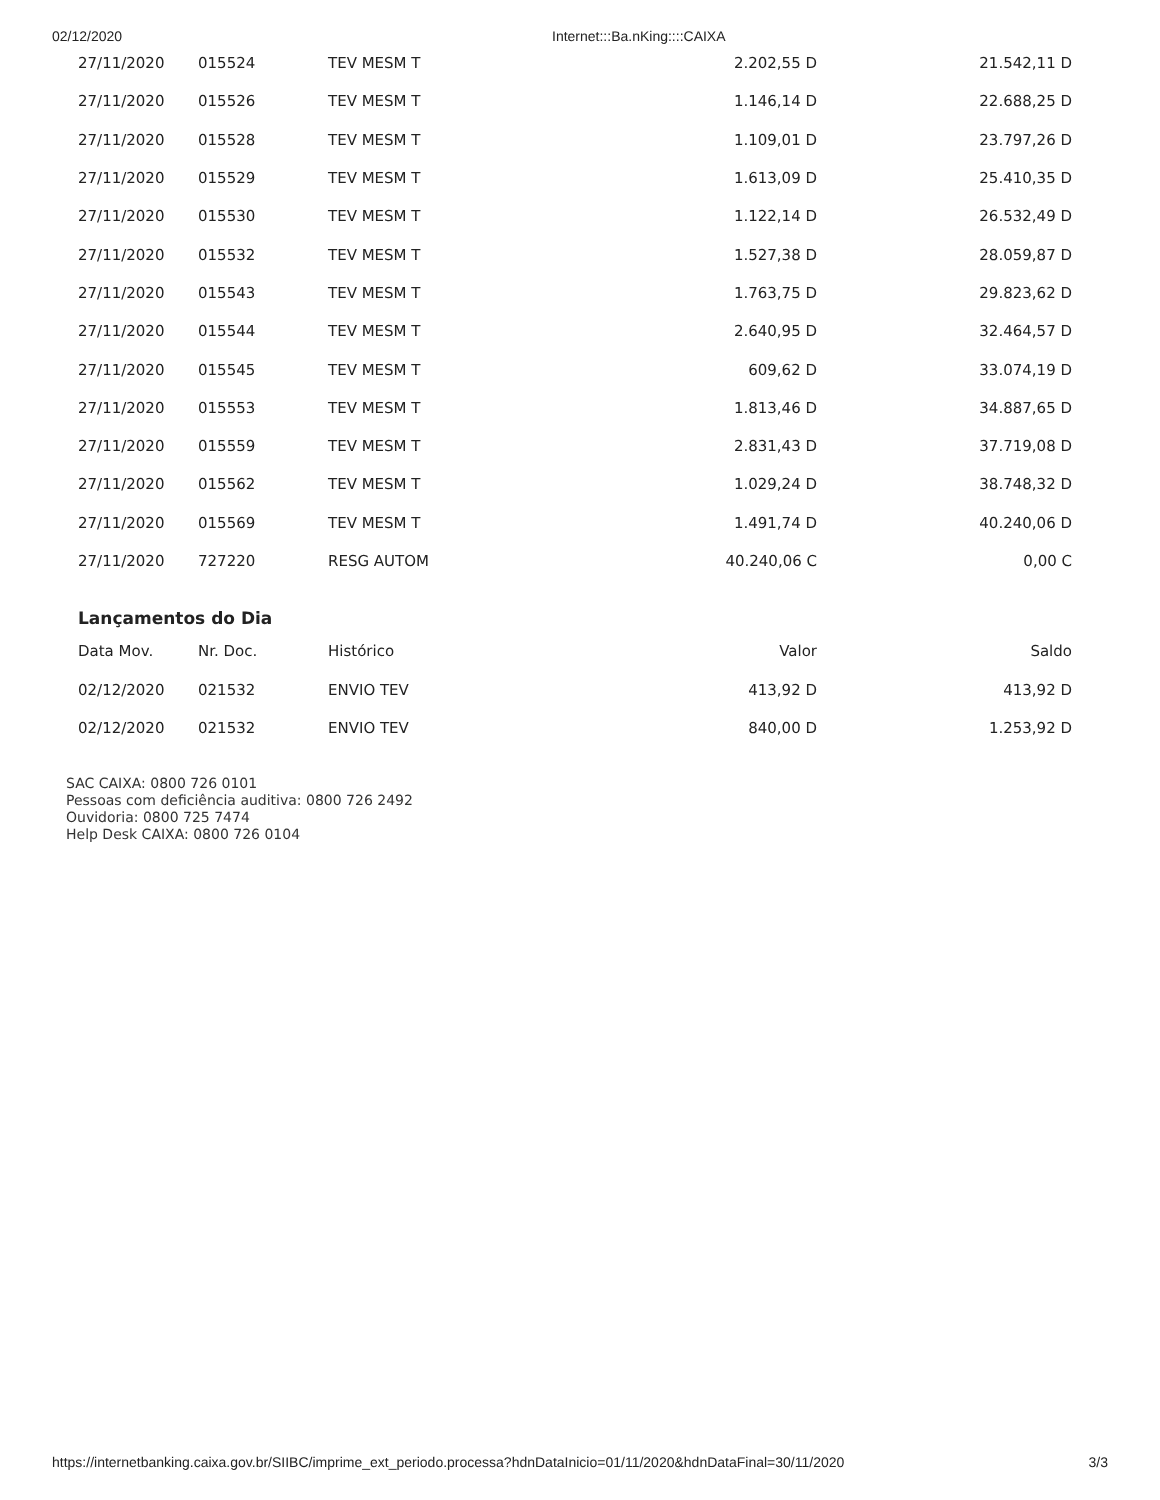02/12/2020 Internet:::Ba.nKing::::CAIXA
| 27/11/2020 | 015524 | TEV MESM T | 2.202,55 D | 21.542,11 D |
| 27/11/2020 | 015526 | TEV MESM T | 1.146,14 D | 22.688,25 D |
| 27/11/2020 | 015528 | TEV MESM T | 1.109,01 D | 23.797,26 D |
| 27/11/2020 | 015529 | TEV MESM T | 1.613,09 D | 25.410,35 D |
| 27/11/2020 | 015530 | TEV MESM T | 1.122,14 D | 26.532,49 D |
| 27/11/2020 | 015532 | TEV MESM T | 1.527,38 D | 28.059,87 D |
| 27/11/2020 | 015543 | TEV MESM T | 1.763,75 D | 29.823,62 D |
| 27/11/2020 | 015544 | TEV MESM T | 2.640,95 D | 32.464,57 D |
| 27/11/2020 | 015545 | TEV MESM T | 609,62 D | 33.074,19 D |
| 27/11/2020 | 015553 | TEV MESM T | 1.813,46 D | 34.887,65 D |
| 27/11/2020 | 015559 | TEV MESM T | 2.831,43 D | 37.719,08 D |
| 27/11/2020 | 015562 | TEV MESM T | 1.029,24 D | 38.748,32 D |
| 27/11/2020 | 015569 | TEV MESM T | 1.491,74 D | 40.240,06 D |
| 27/11/2020 | 727220 | RESG AUTOM | 40.240,06 C | 0,00 C |
Lançamentos do Dia
| Data Mov. | Nr. Doc. | Histórico | Valor | Saldo |
| --- | --- | --- | --- | --- |
| 02/12/2020 | 021532 | ENVIO TEV | 413,92 D | 413,92 D |
| 02/12/2020 | 021532 | ENVIO TEV | 840,00 D | 1.253,92 D |
SAC CAIXA: 0800 726 0101
Pessoas com deficiência auditiva: 0800 726 2492
Ouvidoria: 0800 725 7474
Help Desk CAIXA: 0800 726 0104
https://internetbanking.caixa.gov.br/SIIBC/imprime_ext_periodo.processa?hdnDataInicio=01/11/2020&hdnDataFinal=30/11/2020 3/3